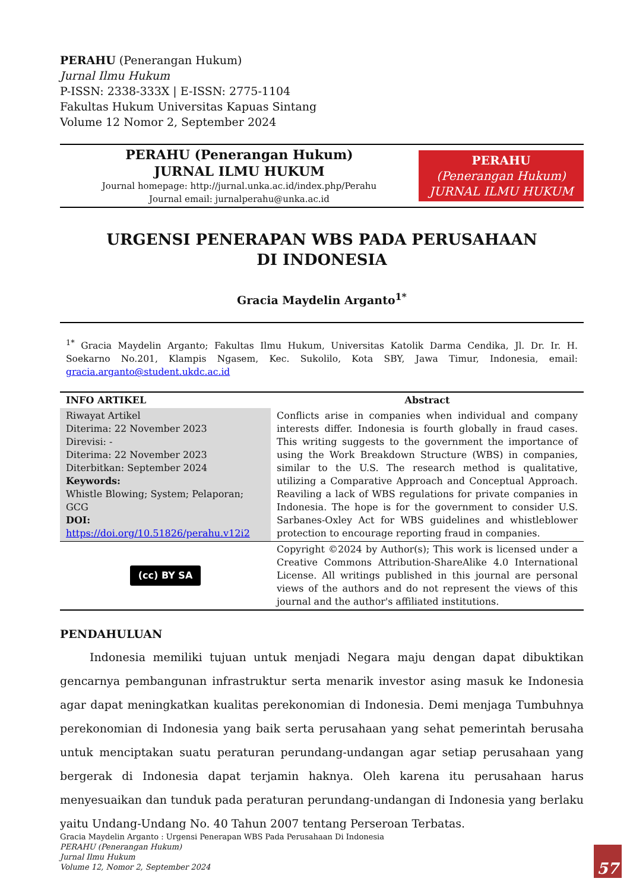PERAHU (Penerangan Hukum)
Jurnal Ilmu Hukum
P-ISSN: 2338-333X | E-ISSN: 2775-1104
Fakultas Hukum Universitas Kapuas Sintang
Volume 12 Nomor 2, September 2024
PERAHU (Penerangan Hukum)
JURNAL ILMU HUKUM
Journal homepage: http://jurnal.unka.ac.id/index.php/Perahu
Journal email: jurnalperahu@unka.ac.id
PERAHU
(Penerangan Hukum)
JURNAL ILMU HUKUM
URGENSI PENERAPAN WBS PADA PERUSAHAAN
DI INDONESIA
Gracia Maydelin Arganto<sup>1*</sup>
<sup>1*</sup> Gracia Maydelin Arganto; Fakultas Ilmu Hukum, Universitas Katolik Darma Cendika, Jl. Dr. Ir. H. Soekarno No.201, Klampis Ngasem, Kec. Sukolilo, Kota SBY, Jawa Timur, Indonesia, email: gracia.arganto@student.ukdc.ac.id
| INFO ARTIKEL | Abstract |
| --- | --- |
| Riwayat Artikel Diterima: 22 November 2023 Direvisi: - Diterima: 22 November 2023 Diterbitkan: September 2024 Keywords: Whistle Blowing; System; Pelaporan; GCG DOI: https://doi.org/10.51826/perahu.v12i2 | Conflicts arise in companies when individual and company interests differ. Indonesia is fourth globally in fraud cases. This writing suggests to the government the importance of using the Work Breakdown Structure (WBS) in companies, similar to the U.S. The research method is qualitative, utilizing a Comparative Approach and Conceptual Approach. Reaviling a lack of WBS regulations for private companies in Indonesia. The hope is for the government to consider U.S. Sarbanes-Oxley Act for WBS guidelines and whistleblower protection to encourage reporting fraud in companies. |
| (cc) BY SA | Copyright ©2024 by Author(s); This work is licensed under a Creative Commons Attribution-ShareAlike 4.0 International License. All writings published in this journal are personal views of the authors and do not represent the views of this journal and the author's affiliated institutions. |
PENDAHULUAN
Indonesia memiliki tujuan untuk menjadi Negara maju dengan dapat dibuktikan gencarnya pembangunan infrastruktur serta menarik investor asing masuk ke Indonesia agar dapat meningkatkan kualitas perekonomian di Indonesia. Demi menjaga Tumbuhnya perekonomian di Indonesia yang baik serta perusahaan yang sehat pemerintah berusaha untuk menciptakan suatu peraturan perundang-undangan agar setiap perusahaan yang bergerak di Indonesia dapat terjamin haknya. Oleh karena itu perusahaan harus menyesuaikan dan tunduk pada peraturan perundang-undangan di Indonesia yang berlaku yaitu Undang-Undang No. 40 Tahun 2007 tentang Perseroan Terbatas.
Gracia Maydelin Arganto : Urgensi Penerapan WBS Pada Perusahaan Di Indonesia
PERAHU (Penerangan Hukum)
Jurnal Ilmu Hukum
Volume 12, Nomor 2, September 2024
57